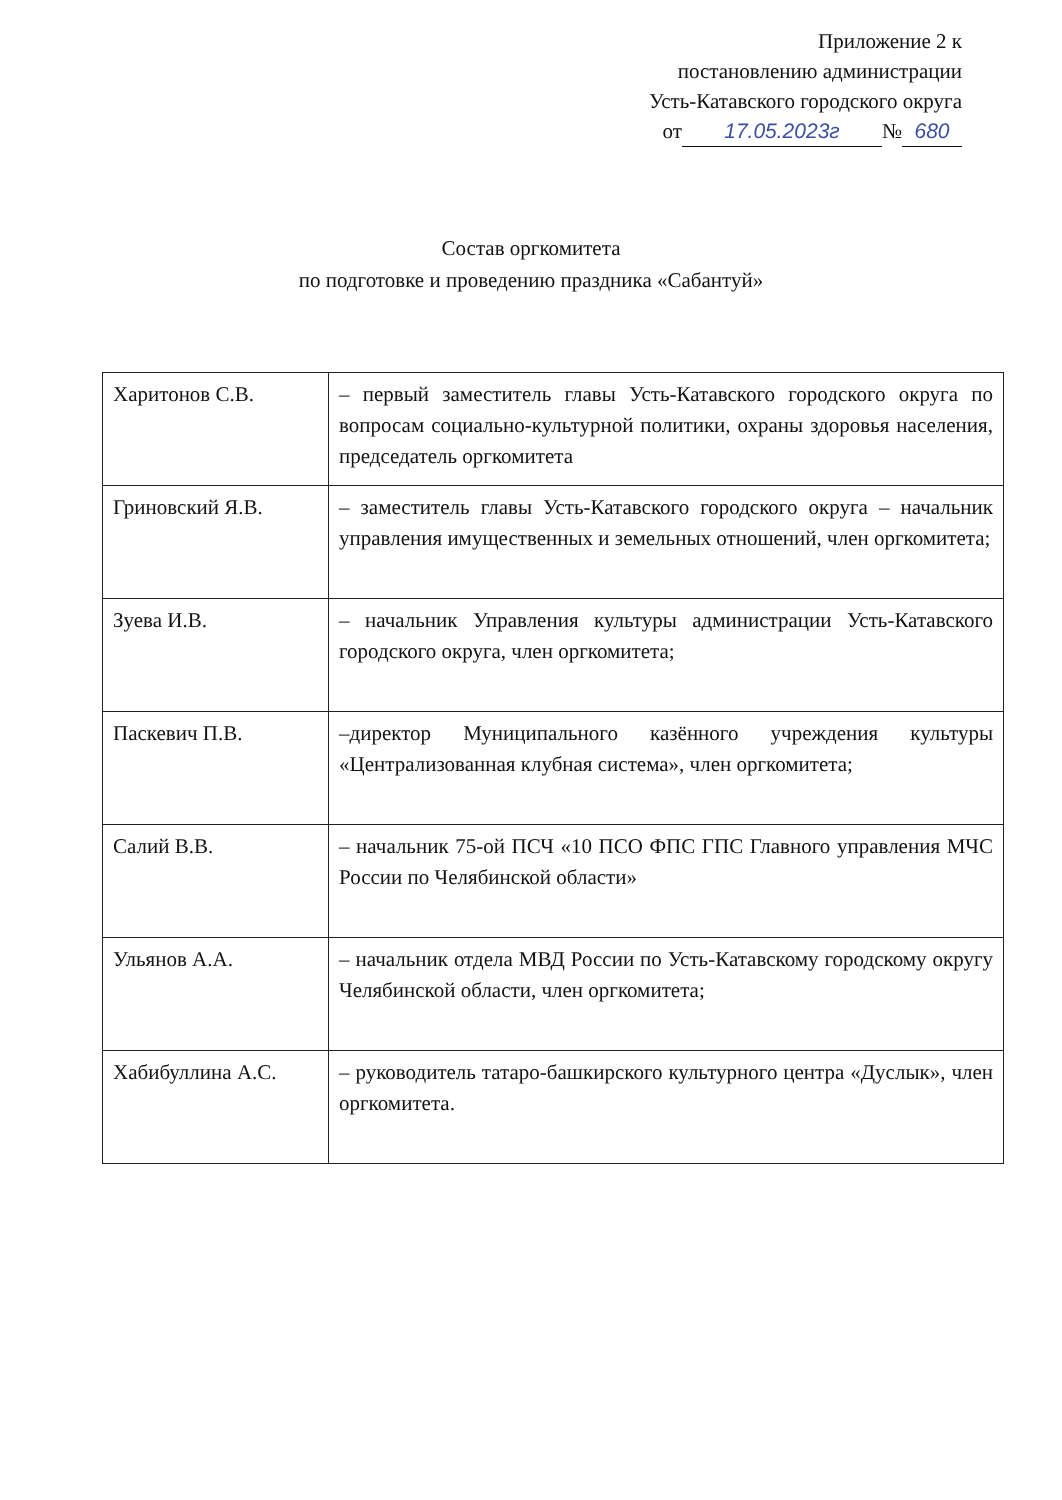Приложение 2 к
постановлению администрации
Усть-Катавского городского округа
от 17.05.2023г № 680
Состав оргкомитета
по подготовке и проведению праздника «Сабантуй»
| Харитонов С.В. | – первый заместитель главы Усть-Катавского городского округа по вопросам социально-культурной политики, охраны здоровья населения, председатель оргкомитета |
| Гриновский Я.В. | – заместитель главы Усть-Катавского городского округа – начальник управления имущественных и земельных отношений, член оргкомитета; |
| Зуева И.В. | – начальник Управления культуры администрации Усть-Катавского городского округа, член оргкомитета; |
| Паскевич П.В. | –директор Муниципального казённого учреждения культуры «Централизованная клубная система», член оргкомитета; |
| Салий В.В. | – начальник 75-ой ПСЧ «10 ПСО ФПС ГПС Главного управления МЧС России по Челябинской области» |
| Ульянов А.А. | – начальник отдела МВД России по Усть-Катавскому городскому округу Челябинской области, член оргкомитета; |
| Хабибуллина А.С. | – руководитель татаро-башкирского культурного центра «Дуслык», член оргкомитета. |